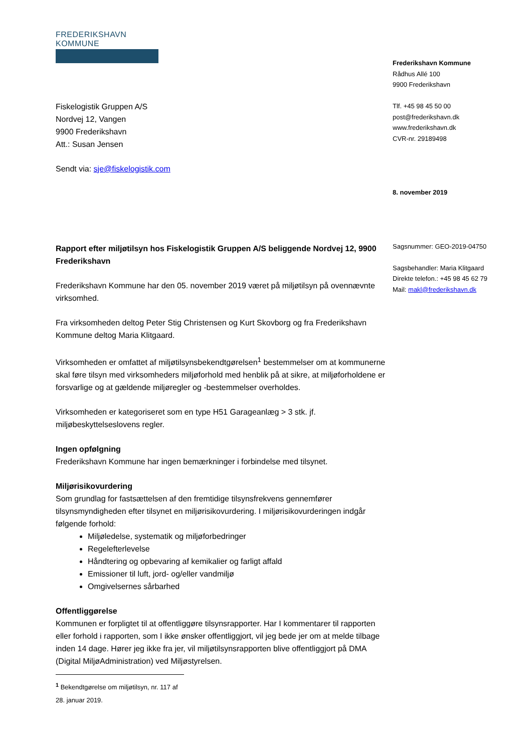FREDERIKSHAVN KOMMUNE
Frederikshavn Kommune
Rådhus Allé 100
9900 Frederikshavn
Tlf. +45 98 45 50 00
post@frederikshavn.dk
www.frederikshavn.dk
CVR-nr. 29189498
8. november 2019
Sagsnummer: GEO-2019-04750
Sagsbehandler: Maria Klitgaard
Direkte telefon.: +45 98 45 62 79
Mail: makl@frederikshavn.dk
Fiskelogistik Gruppen A/S
Nordvej 12, Vangen
9900 Frederikshavn
Att.: Susan Jensen
Sendt via: sje@fiskelogistik.com
Rapport efter miljøtilsyn hos Fiskelogistik Gruppen A/S beliggende Nordvej 12, 9900 Frederikshavn
Frederikshavn Kommune har den 05. november 2019 været på miljøtilsyn på ovennævnte virksomhed.
Fra virksomheden deltog Peter Stig Christensen og Kurt Skovborg og fra Frederikshavn Kommune deltog Maria Klitgaard.
Virksomheden er omfattet af miljøtilsynsbekendtgørelsen<sup>1</sup> bestemmelser om at kommunerne skal føre tilsyn med virksomheders miljøforhold med henblik på at sikre, at miljøforholdene er forsvarlige og at gældende miljøregler og -bestemmelser overholdes.
Virksomheden er kategoriseret som en type H51 Garageanlæg > 3 stk. jf. miljøbeskyttelseslovens regler.
Ingen opfølgning
Frederikshavn Kommune har ingen bemærkninger i forbindelse med tilsynet.
Miljørisikovurdering
Som grundlag for fastsættelsen af den fremtidige tilsynsfrekvens gennemfører tilsynsmyndigheden efter tilsynet en miljørisikovurdering. I miljørisikovurderingen indgår følgende forhold:
Miljøledelse, systematik og miljøforbedringer
Regelefterlevelse
Håndtering og opbevaring af kemikalier og farligt affald
Emissioner til luft, jord- og/eller vandmiljø
Omgivelsernes sårbarhed
Offentliggørelse
Kommunen er forpligtet til at offentliggøre tilsynsrapporter. Har I kommentarer til rapporten eller forhold i rapporten, som I ikke ønsker offentliggjort, vil jeg bede jer om at melde tilbage inden 14 dage. Hører jeg ikke fra jer, vil miljøtilsynsrapporten blive offentliggjort på DMA (Digital MiljøAdministration) ved Miljøstyrelsen.
<sup>1</sup> Bekendtgørelse om miljøtilsyn, nr. 117 af 28. januar 2019.